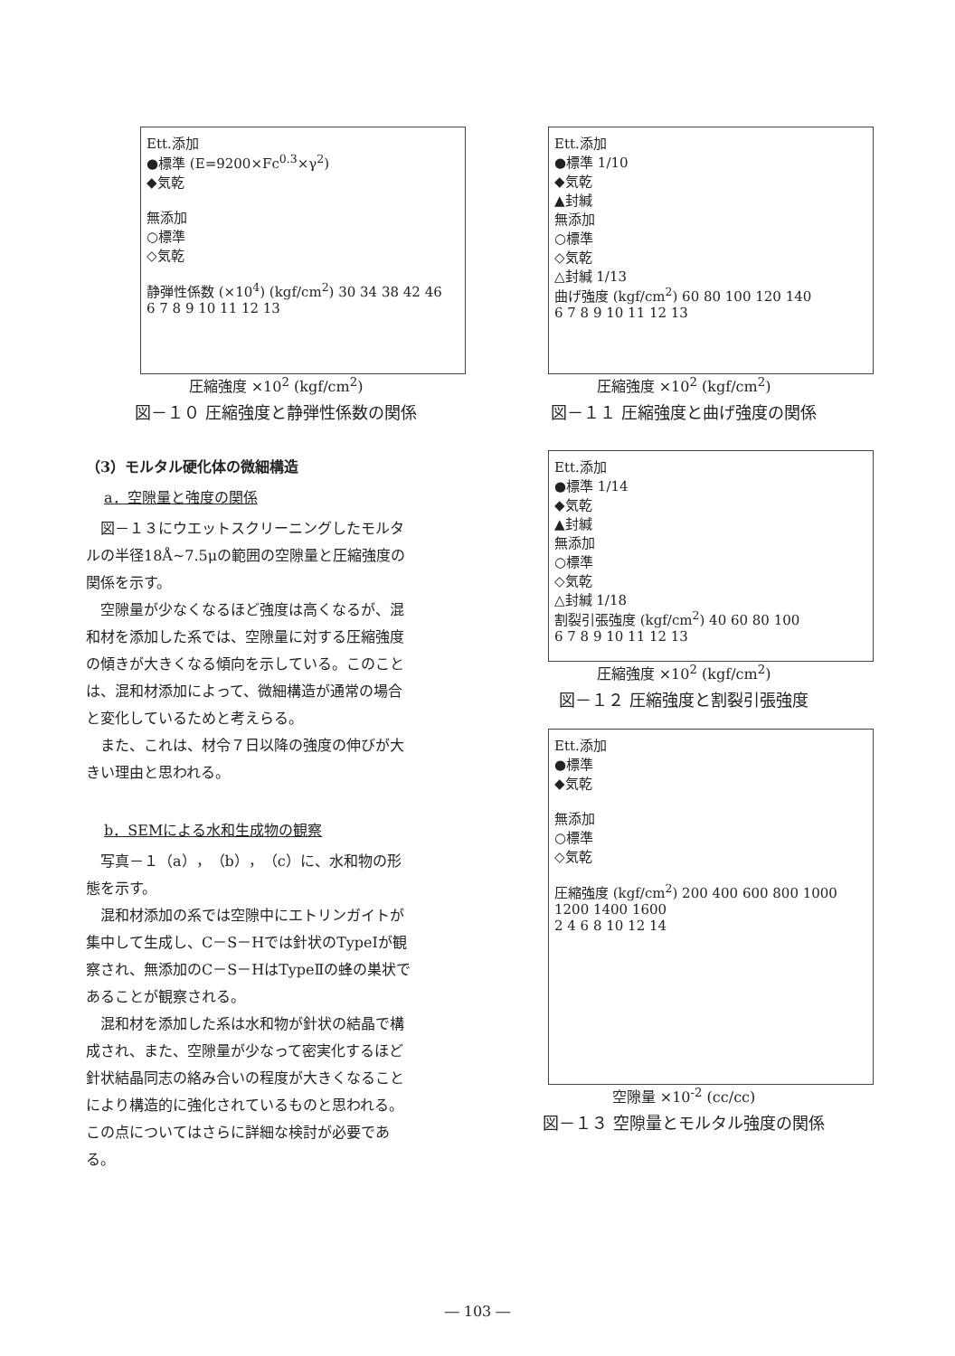Ett.添加
●標準 (E=9200×Fc<sup>0.3</sup>×γ<sup>2</sup>)
◆気乾
無添加
○標準
◇気乾
静弾性係数 (×10<sup>4</sup>) (kgf/cm<sup>2</sup>) 30 34 38 42 46
6 7 8 9 10 11 12 13
圧縮強度 ×10<sup>2</sup> (kgf/cm<sup>2</sup>)
図－１０ 圧縮強度と静弾性係数の関係
Ett.添加
●標準 1/10
◆気乾
▲封緘
無添加
○標準
◇気乾
△封緘 1/13
曲げ強度 (kgf/cm<sup>2</sup>) 60 80 100 120 140
6 7 8 9 10 11 12 13
圧縮強度 ×10<sup>2</sup> (kgf/cm<sup>2</sup>)
図－１１ 圧縮強度と曲げ強度の関係
（3）モルタル硬化体の微細構造
a．空隙量と強度の関係
図－１３にウエットスクリーニングしたモルタルの半径18Å~7.5μの範囲の空隙量と圧縮強度の関係を示す。
空隙量が少なくなるほど強度は高くなるが、混和材を添加した系では、空隙量に対する圧縮強度の傾きが大きくなる傾向を示している。このことは、混和材添加によって、微細構造が通常の場合と変化しているためと考えらる。
また、これは、材令７日以降の強度の伸びが大きい理由と思われる。
b．SEMによる水和生成物の観察
写真－１（a），（b），（c）に、水和物の形態を示す。
混和材添加の系では空隙中にエトリンガイトが集中して生成し、C－S－Hでは針状のTypeⅠが観察され、無添加のC－S－HはTypeⅡの蜂の巣状であることが観察される。
混和材を添加した系は水和物が針状の結晶で構成され、また、空隙量が少なって密実化するほど針状結晶同志の絡み合いの程度が大きくなることにより構造的に強化されているものと思われる。この点についてはさらに詳細な検討が必要である。
Ett.添加
●標準 1/14
◆気乾
▲封緘
無添加
○標準
◇気乾
△封緘 1/18
割裂引張強度 (kgf/cm<sup>2</sup>) 40 60 80 100
6 7 8 9 10 11 12 13
圧縮強度 ×10<sup>2</sup> (kgf/cm<sup>2</sup>)
図－１２ 圧縮強度と割裂引張強度
Ett.添加
●標準
◆気乾
無添加
○標準
◇気乾
圧縮強度 (kgf/cm<sup>2</sup>) 200 400 600 800 1000 1200 1400 1600
2 4 6 8 10 12 14
空隙量 ×10<sup>-2</sup> (cc/cc)
図－１３ 空隙量とモルタル強度の関係
― 103 ―